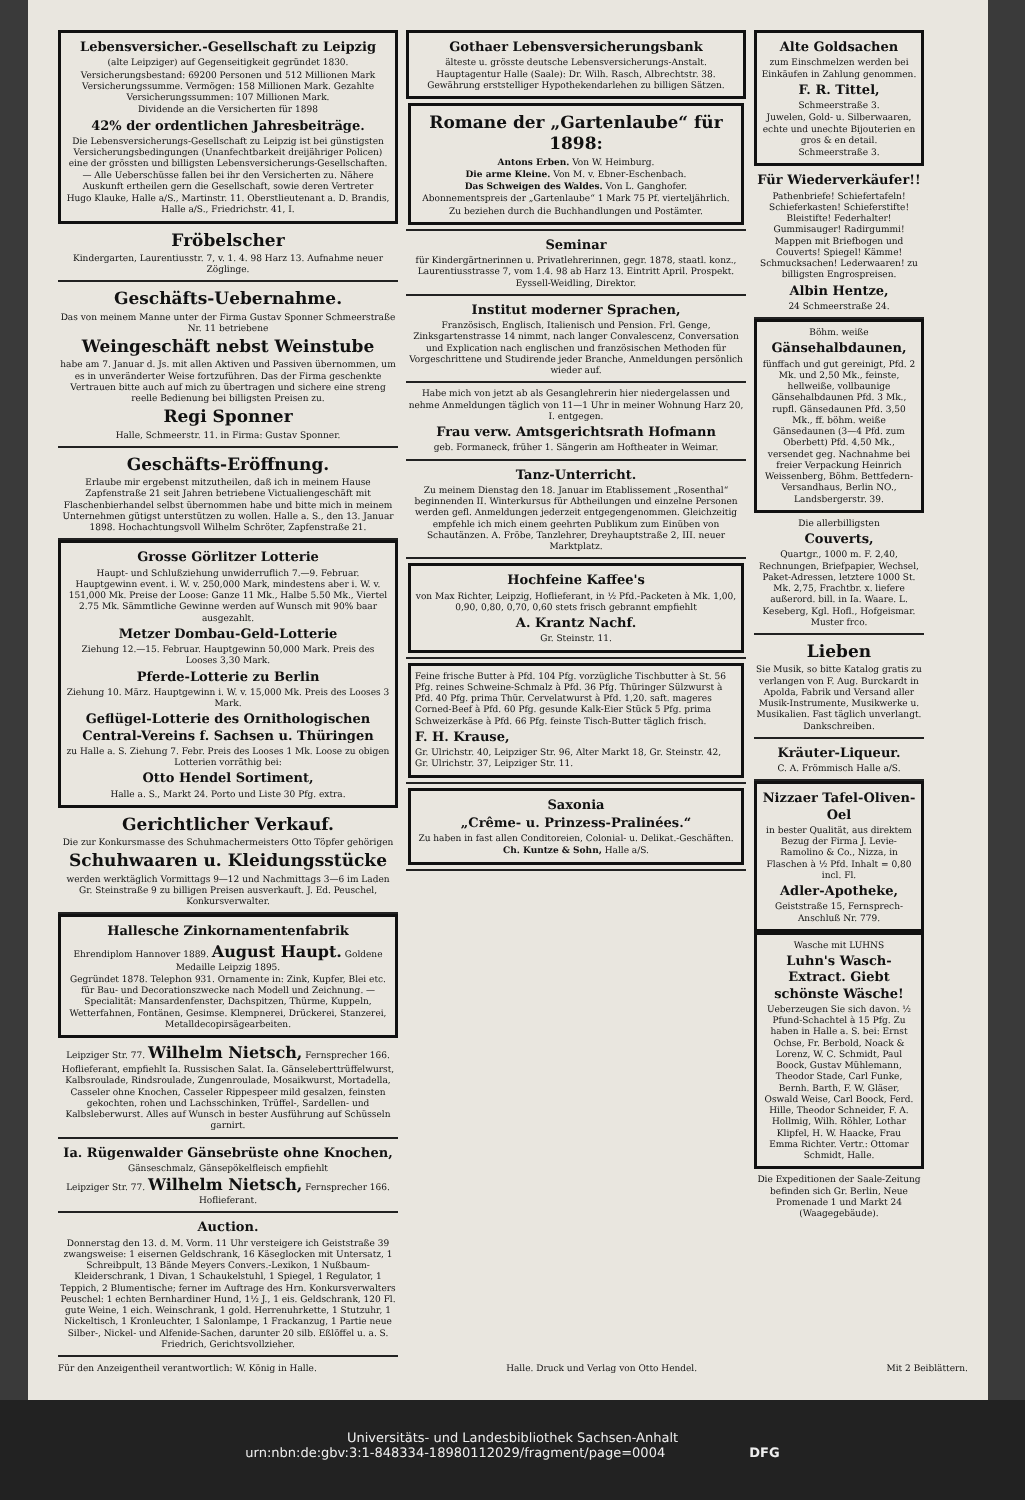Lebensversicher.-Gesellschaft zu Leipzig
(alte Leipziger) auf Gegenseitigkeit gegründet 1830.
Versicherungsbestand: 69200 Personen und 512 Millionen Mark Versicherungssumme. Vermögen: 158 Millionen Mark. Gezahlte Versicherungssummen: 107 Millionen Mark.
Dividende an die Versicherten für 1898
42% der ordentlichen Jahresbeiträge.
Die Lebensversicherungs-Gesellschaft zu Leipzig ist bei günstigsten Versicherungsbedingungen (Unanfechtbarkeit dreijähriger Policen) eine der grössten und billigsten Lebensversicherungs-Gesellschaften. — Alle Ueberschüsse fallen bei ihr den Versicherten zu. Nähere Auskunft ertheilen gern die Gesellschaft, sowie deren Vertreter
Hugo Klauke, Halle a/S., Martinstr. 11. Oberstlieutenant a. D. Brandis, Halle a/S., Friedrichstr. 41, I.
Fröbelscher
Kindergarten, Laurentiusstr. 7, v. 1. 4. 98 Harz 13. Aufnahme neuer Zöglinge.
Geschäfts-Uebernahme.
Das von meinem Manne unter der Firma Gustav Sponner Schmeerstraße Nr. 11 betriebene
Weingeschäft nebst Weinstube
habe am 7. Januar d. Js. mit allen Aktiven und Passiven übernommen, um es in unveränderter Weise fortzuführen. Das der Firma geschenkte Vertrauen bitte auch auf mich zu übertragen und sichere eine streng reelle Bedienung bei billigsten Preisen zu.
Regi Sponner
Halle, Schmeerstr. 11. in Firma: Gustav Sponner.
Geschäfts-Eröffnung.
Erlaube mir ergebenst mitzutheilen, daß ich in meinem Hause Zapfenstraße 21 seit Jahren betriebene Victualiengeschäft mit Flaschenbierhandel selbst übernommen habe und bitte mich in meinem Unternehmen gütigst unterstützen zu wollen. Halle a. S., den 13. Januar 1898. Hochachtungsvoll Wilhelm Schröter, Zapfenstraße 21.
Grosse Görlitzer Lotterie
Haupt- und Schlußziehung unwiderruflich 7.—9. Februar. Hauptgewinn event. i. W. v. 250,000 Mark, mindestens aber i. W. v. 151,000 Mk. Preise der Loose: Ganze 11 Mk., Halbe 5.50 Mk., Viertel 2.75 Mk. Sämmtliche Gewinne werden auf Wunsch mit 90% baar ausgezahlt.
Metzer Dombau-Geld-Lotterie
Ziehung 12.—15. Februar. Hauptgewinn 50,000 Mark. Preis des Looses 3,30 Mark.
Pferde-Lotterie zu Berlin
Ziehung 10. März. Hauptgewinn i. W. v. 15,000 Mk. Preis des Looses 3 Mark.
Geflügel-Lotterie des Ornithologischen Central-Vereins f. Sachsen u. Thüringen
zu Halle a. S. Ziehung 7. Febr. Preis des Looses 1 Mk. Loose zu obigen Lotterien vorräthig bei:
Otto Hendel Sortiment,
Halle a. S., Markt 24. Porto und Liste 30 Pfg. extra.
Gerichtlicher Verkauf.
Die zur Konkursmasse des Schuhmachermeisters Otto Töpfer gehörigen
Schuhwaaren u. Kleidungsstücke
werden werktäglich Vormittags 9—12 und Nachmittags 3—6 im Laden Gr. Steinstraße 9 zu billigen Preisen ausverkauft. J. Ed. Peuschel, Konkursverwalter.
Hallesche Zinkornamentenfabrik
Ehrendiplom Hannover 1889. August Haupt. Goldene Medaille Leipzig 1895.
Gegründet 1878. Telephon 931. Ornamente in: Zink, Kupfer, Blei etc. für Bau- und Decorationszwecke nach Modell und Zeichnung. — Specialität: Mansardenfenster, Dachspitzen, Thürme, Kuppeln, Wetterfahnen, Fontänen, Gesimse. Klempnerei, Drückerei, Stanzerei, Metalldecopirsägearbeiten.
Leipziger Str. 77. Wilhelm Nietsch, Fernsprecher 166.
Hoflieferant, empfiehlt Ia. Russischen Salat. Ia. Gänseleberttrüffelwurst, Kalbsroulade, Rindsroulade, Zungenroulade, Mosaikwurst, Mortadella, Casseler ohne Knochen, Casseler Rippespeer mild gesalzen, feinsten gekochten, rohen und Lachsschinken, Trüffel-, Sardellen- und Kalbsleberwurst. Alles auf Wunsch in bester Ausführung auf Schüsseln garnirt.
Ia. Rügenwalder Gänsebrüste ohne Knochen,
Gänseschmalz, Gänsepökelfleisch empfiehlt
Leipziger Str. 77. Wilhelm Nietsch, Fernsprecher 166. Hoflieferant.
Auction.
Donnerstag den 13. d. M. Vorm. 11 Uhr versteigere ich Geiststraße 39 zwangsweise: 1 eisernen Geldschrank, 16 Käseglocken mit Untersatz, 1 Schreibpult, 13 Bände Meyers Convers.-Lexikon, 1 Nußbaum-Kleiderschrank, 1 Divan, 1 Schaukelstuhl, 1 Spiegel, 1 Regulator, 1 Teppich, 2 Blumentische; ferner im Auftrage des Hrn. Konkursverwalters Peuschel: 1 echten Bernhardiner Hund, 1½ J., 1 eis. Geldschrank, 120 Fl. gute Weine, 1 eich. Weinschrank, 1 gold. Herrenuhrkette, 1 Stutzuhr, 1 Nickeltisch, 1 Kronleuchter, 1 Salonlampe, 1 Frackanzug, 1 Partie neue Silber-, Nickel- und Alfenide-Sachen, darunter 20 silb. Eßlöffel u. a. S. Friedrich, Gerichtsvollzieher.
Gothaer Lebensversicherungsbank
älteste u. grösste deutsche Lebensversicherungs-Anstalt. Hauptagentur Halle (Saale): Dr. Wilh. Rasch, Albrechtstr. 38. Gewährung erststelliger Hypothekendarlehen zu billigen Sätzen.
Romane der „Gartenlaube“ für 1898:
Antons Erben. Von W. Heimburg.
Die arme Kleine. Von M. v. Ebner-Eschenbach.
Das Schweigen des Waldes. Von L. Ganghofer.
Abonnementspreis der „Gartenlaube“ 1 Mark 75 Pf. vierteljährlich.
Zu beziehen durch die Buchhandlungen und Postämter.
Seminar
für Kindergärtnerinnen u. Privatlehrerinnen, gegr. 1878, staatl. konz., Laurentiusstrasse 7, vom 1.4. 98 ab Harz 13. Eintritt April. Prospekt. Eyssell-Weidling, Direktor.
Institut moderner Sprachen,
Französisch, Englisch, Italienisch und Pension. Frl. Genge, Zinksgartenstrasse 14 nimmt, nach langer Convalescenz, Conversation und Explication nach englischen und französischen Methoden für Vorgeschrittene und Studirende jeder Branche, Anmeldungen persönlich wieder auf.
Habe mich von jetzt ab als Gesanglehrerin hier niedergelassen und nehme Anmeldungen täglich von 11—1 Uhr in meiner Wohnung Harz 20, I. entgegen.
Frau verw. Amtsgerichtsrath Hofmann
geb. Formaneck, früher 1. Sängerin am Hoftheater in Weimar.
Tanz-Unterricht.
Zu meinem Dienstag den 18. Januar im Etablissement „Rosenthal“ beginnenden II. Winterkursus für Abtheilungen und einzelne Personen werden gefl. Anmeldungen jederzeit entgegengenommen. Gleichzeitig empfehle ich mich einem geehrten Publikum zum Einüben von Schautänzen. A. Fröbe, Tanzlehrer, Dreyhauptstraße 2, III. neuer Marktplatz.
Hochfeine Kaffee's
von Max Richter, Leipzig, Hoflieferant, in ½ Pfd.-Packeten à Mk. 1,00, 0,90, 0,80, 0,70, 0,60 stets frisch gebrannt empfiehlt
A. Krantz Nachf.
Gr. Steinstr. 11.
Feine frische Butter à Pfd. 104 Pfg. vorzügliche Tischbutter à St. 56 Pfg. reines Schweine-Schmalz à Pfd. 36 Pfg. Thüringer Sülzwurst à Pfd. 40 Pfg. prima Thür. Cervelatwurst à Pfd. 1,20. saft. mageres Corned-Beef à Pfd. 60 Pfg. gesunde Kalk-Eier Stück 5 Pfg. prima Schweizerkäse à Pfd. 66 Pfg. feinste Tisch-Butter täglich frisch.
F. H. Krause,
Gr. Ulrichstr. 40, Leipziger Str. 96, Alter Markt 18, Gr. Steinstr. 42, Gr. Ulrichstr. 37, Leipziger Str. 11.
Saxonia
„Crême- u. Prinzess-Pralinées.“
Zu haben in fast allen Conditoreien, Colonial- u. Delikat.-Geschäften.
Ch. Kuntze & Sohn, Halle a/S.
Alte Goldsachen
zum Einschmelzen werden bei Einkäufen in Zahlung genommen.
F. R. Tittel,
Schmeerstraße 3.
Juwelen, Gold- u. Silberwaaren, echte und unechte Bijouterien en gros & en detail.
Schmeerstraße 3.
Für Wiederverkäufer!!
Pathenbriefe! Schiefertafeln! Schieferkasten! Schieferstifte! Bleistifte! Federhalter! Gummisauger! Radirgummi! Mappen mit Briefbogen und Couverts! Spiegel! Kämme! Schmucksachen! Lederwaaren! zu billigsten Engrospreisen.
Albin Hentze,
24 Schmeerstraße 24.
Böhm. weiße
Gänsehalbdaunen,
fünffach und gut gereinigt, Pfd. 2 Mk. und 2,50 Mk., feinste, hellweiße, vollbaunige Gänsehalbdaunen Pfd. 3 Mk., rupfl. Gänsedaunen Pfd. 3,50 Mk., ff. böhm. weiße Gänsedaunen (3—4 Pfd. zum Oberbett) Pfd. 4,50 Mk., versendet geg. Nachnahme bei freier Verpackung Heinrich Weissenberg, Böhm. Bettfedern-Versandhaus, Berlin NO., Landsbergerstr. 39.
Die allerbilligsten
Couverts,
Quartgr., 1000 m. F. 2,40, Rechnungen, Briefpapier, Wechsel, Paket-Adressen, letztere 1000 St. Mk. 2,75, Frachtbr. x. liefere außerord. bill. in Ia. Waare. L. Keseberg, Kgl. Hofl., Hofgeismar. Muster frco.
Lieben
Sie Musik, so bitte Katalog gratis zu verlangen von F. Aug. Burckardt in Apolda, Fabrik und Versand aller Musik-Instrumente, Musikwerke u. Musikalien. Fast täglich unverlangt. Dankschreiben.
Kräuter-Liqueur.
C. A. Frömmisch Halle a/S.
Nizzaer Tafel-Oliven-Oel
in bester Qualität, aus direktem Bezug der Firma J. Levie-Ramolino & Co., Nizza, in Flaschen à ½ Pfd. Inhalt = 0,80 incl. Fl.
Adler-Apotheke,
Geiststraße 15, Fernsprech-Anschluß Nr. 779.
Wasche mit LUHNS
Luhn's Wasch-Extract. Giebt schönste Wäsche!
Ueberzeugen Sie sich davon. ½ Pfund-Schachtel à 15 Pfg. Zu haben in Halle a. S. bei: Ernst Ochse, Fr. Berbold, Noack & Lorenz, W. C. Schmidt, Paul Boock, Gustav Mühlemann, Theodor Stade, Carl Funke, Bernh. Barth, F. W. Gläser, Oswald Weise, Carl Boock, Ferd. Hille, Theodor Schneider, F. A. Hollmig, Wilh. Röhler, Lothar Klipfel, H. W. Haacke, Frau Emma Richter. Vertr.: Ottomar Schmidt, Halle.
Die Expeditionen der Saale-Zeitung befinden sich Gr. Berlin, Neue Promenade 1 und Markt 24 (Waagegebäude).
Für den Anzeigentheil verantwortlich: W. König in Halle. Halle. Druck und Verlag von Otto Hendel. Mit 2 Beiblättern.
Universitäts- und Landesbibliothek Sachsen-Anhalt
urn:nbn:de:gbv:3:1-848334-18980112029/fragment/page=0004 DFG